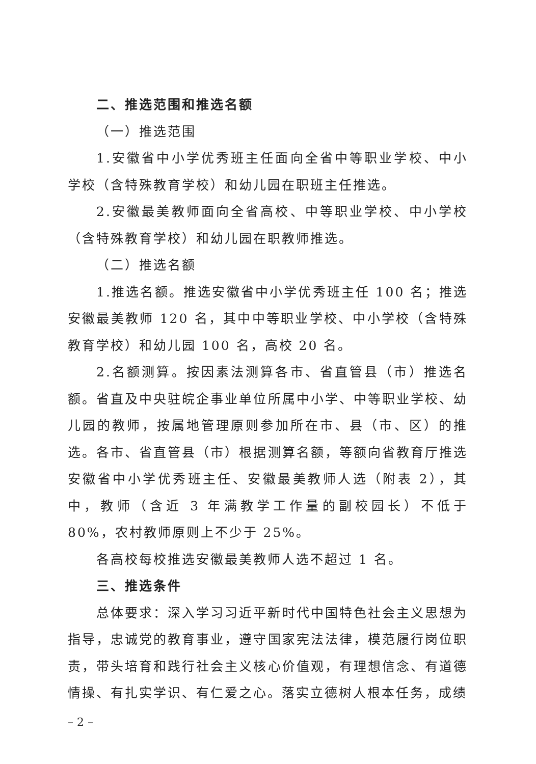二、推选范围和推选名额
（一）推选范围
1.安徽省中小学优秀班主任面向全省中等职业学校、中小学校（含特殊教育学校）和幼儿园在职班主任推选。
2.安徽最美教师面向全省高校、中等职业学校、中小学校（含特殊教育学校）和幼儿园在职教师推选。
（二）推选名额
1.推选名额。推选安徽省中小学优秀班主任 100 名；推选安徽最美教师 120 名，其中中等职业学校、中小学校（含特殊教育学校）和幼儿园 100 名，高校 20 名。
2.名额测算。按因素法测算各市、省直管县（市）推选名额。省直及中央驻皖企事业单位所属中小学、中等职业学校、幼儿园的教师，按属地管理原则参加所在市、县（市、区）的推选。各市、省直管县（市）根据测算名额，等额向省教育厅推选安徽省中小学优秀班主任、安徽最美教师人选（附表 2），其中，教师（含近 3 年满教学工作量的副校园长）不低于 80%，农村教师原则上不少于 25%。
各高校每校推选安徽最美教师人选不超过 1 名。
三、推选条件
总体要求：深入学习习近平新时代中国特色社会主义思想为指导，忠诚党的教育事业，遵守国家宪法法律，模范履行岗位职责，带头培育和践行社会主义核心价值观，有理想信念、有道德情操、有扎实学识、有仁爱之心。落实立德树人根本任务，成绩
– 2 –